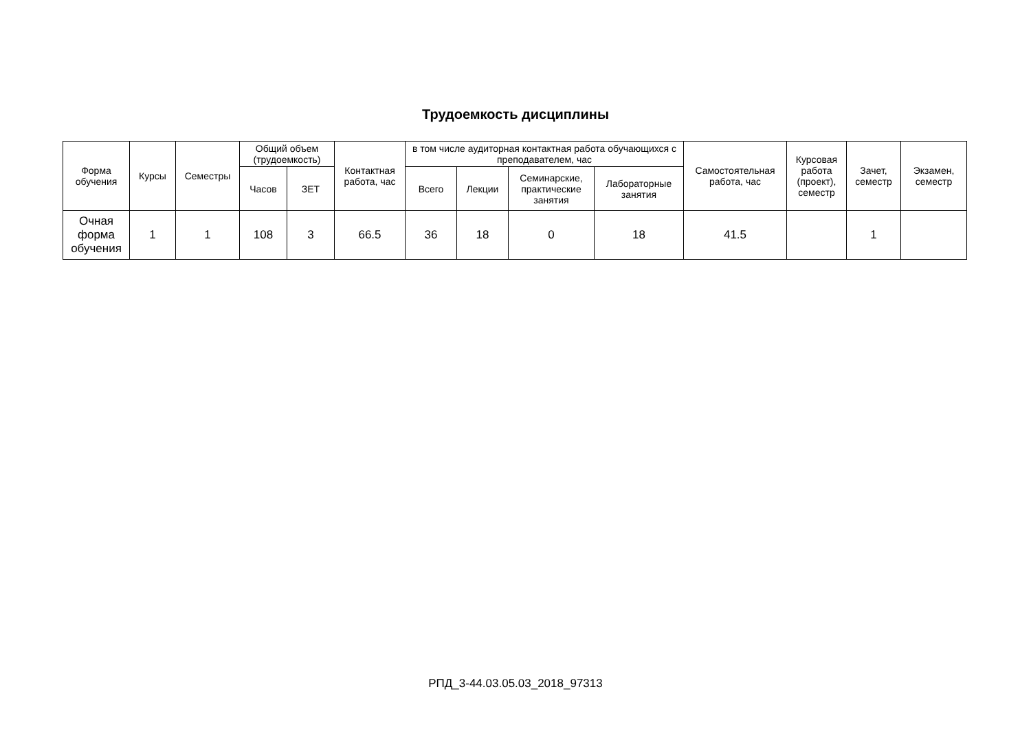Трудоемкость дисциплины
| Форма обучения | Курсы | Семестры | Общий объем (трудоемкость) | | Контактная работа, час | в том числе аудиторная контактная работа обучающихся с преподавателем, час | | | | Самостоятельная работа, час | Курсовая работа (проект), семестр | Зачет, семестр | Экзамен, семестр |
| --- | --- | --- | --- | --- | --- | --- | --- | --- | --- | --- | --- | --- | --- |
| | | | Часов | ЗЕТ | | Всего | Лекции | Семинарские, практические занятия | Лабораторные занятия | | | | |
| Очная форма обучения | 1 | 1 | 108 | 3 | 66.5 | 36 | 18 | 0 | 18 | 41.5 | | 1 | |
РПД_3-44.03.05.03_2018_97313